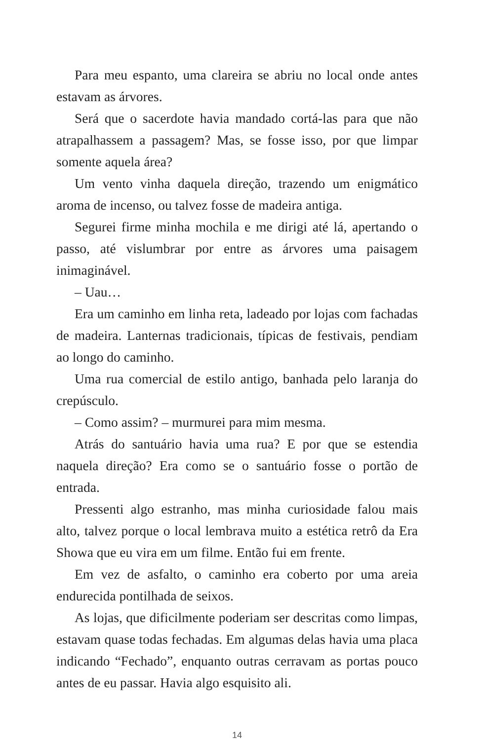Para meu espanto, uma clareira se abriu no local onde antes estavam as árvores.
Será que o sacerdote havia mandado cortá-las para que não atrapalhassem a passagem? Mas, se fosse isso, por que limpar somente aquela área?
Um vento vinha daquela direção, trazendo um enigmático aroma de incenso, ou talvez fosse de madeira antiga.
Segurei firme minha mochila e me dirigi até lá, apertando o passo, até vislumbrar por entre as árvores uma paisagem inimaginável.
– Uau…
Era um caminho em linha reta, ladeado por lojas com fa­chadas de madeira. Lanternas tradicionais, típicas de festi­vais, pendiam ao longo do caminho.
Uma rua comercial de estilo antigo, banhada pelo laranja do crepúsculo.
– Como assim? – murmurei para mim mesma.
Atrás do santuário havia uma rua? E por que se estendia naquela direção? Era como se o santuário fosse o portão de entrada.
Pressenti algo estranho, mas minha curiosidade falou mais alto, talvez porque o local lembrava muito a estética retrô da Era Showa que eu vira em um filme. Então fui em frente.
Em vez de asfalto, o caminho era coberto por uma areia endurecida pontilhada de seixos.
As lojas, que dificilmente poderiam ser descritas como lim­pas, estavam quase todas fechadas. Em algumas delas havia uma placa indicando “Fechado”, enquanto outras cerravam as portas pouco antes de eu passar. Havia algo esquisito ali.
14